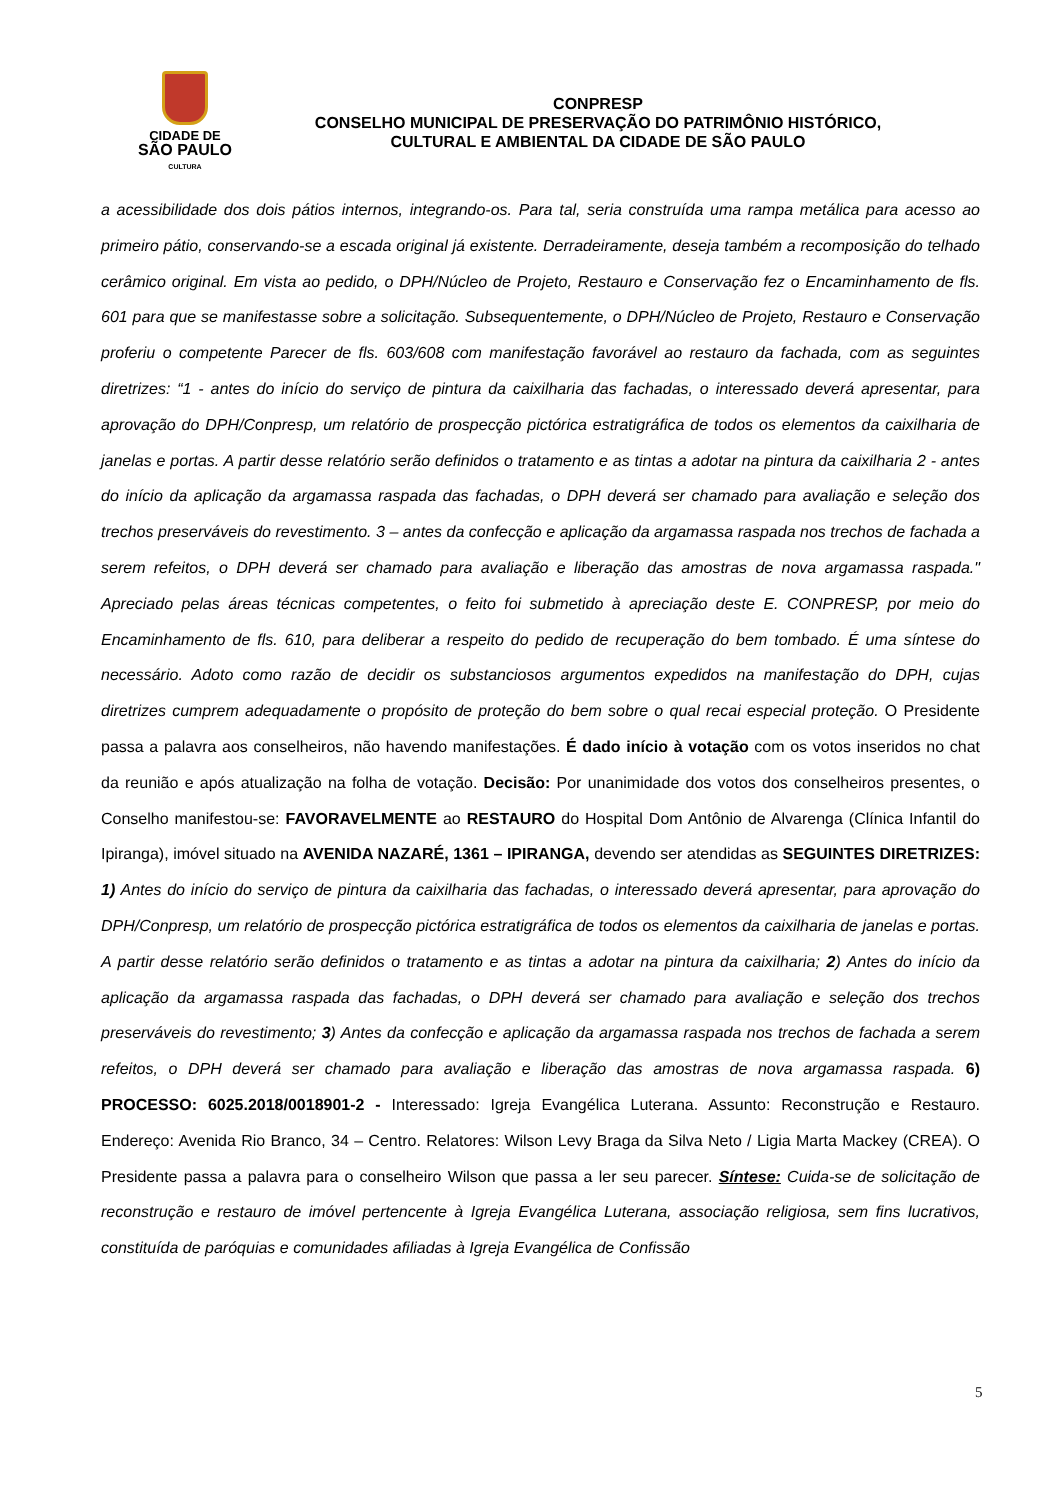CIDADE DE
SÃO PAULO
CULTURA
CONPRESP
CONSELHO MUNICIPAL DE PRESERVAÇÃO DO PATRIMÔNIO HISTÓRICO,
CULTURAL E AMBIENTAL DA CIDADE DE SÃO PAULO
a acessibilidade dos dois pátios internos, integrando-os. Para tal, seria construída uma rampa metálica para acesso ao primeiro pátio, conservando-se a escada original já existente. Derradeiramente, deseja também a recomposição do telhado cerâmico original. Em vista ao pedido, o DPH/Núcleo de Projeto, Restauro e Conservação fez o Encaminhamento de fls. 601 para que se manifestasse sobre a solicitação. Subsequentemente, o DPH/Núcleo de Projeto, Restauro e Conservação proferiu o competente Parecer de fls. 603/608 com manifestação favorável ao restauro da fachada, com as seguintes diretrizes: “1 - antes do início do serviço de pintura da caixilharia das fachadas, o interessado deverá apresentar, para aprovação do DPH/Conpresp, um relatório de prospecção pictórica estratigráfica de todos os elementos da caixilharia de janelas e portas. A partir desse relatório serão definidos o tratamento e as tintas a adotar na pintura da caixilharia 2 - antes do início da aplicação da argamassa raspada das fachadas, o DPH deverá ser chamado para avaliação e seleção dos trechos preserváveis do revestimento. 3 – antes da confecção e aplicação da argamassa raspada nos trechos de fachada a serem refeitos, o DPH deverá ser chamado para avaliação e liberação das amostras de nova argamassa raspada." Apreciado pelas áreas técnicas competentes, o feito foi submetido à apreciação deste E. CONPRESP, por meio do Encaminhamento de fls. 610, para deliberar a respeito do pedido de recuperação do bem tombado. É uma síntese do necessário. Adoto como razão de decidir os substanciosos argumentos expedidos na manifestação do DPH, cujas diretrizes cumprem adequadamente o propósito de proteção do bem sobre o qual recai especial proteção. O Presidente passa a palavra aos conselheiros, não havendo manifestações. É dado início à votação com os votos inseridos no chat da reunião e após atualização na folha de votação. Decisão: Por unanimidade dos votos dos conselheiros presentes, o Conselho manifestou-se: FAVORAVELMENTE ao RESTAURO do Hospital Dom Antônio de Alvarenga (Clínica Infantil do Ipiranga), imóvel situado na AVENIDA NAZARÉ, 1361 – IPIRANGA, devendo ser atendidas as SEGUINTES DIRETRIZES: 1) Antes do início do serviço de pintura da caixilharia das fachadas, o interessado deverá apresentar, para aprovação do DPH/Conpresp, um relatório de prospecção pictórica estratigráfica de todos os elementos da caixilharia de janelas e portas. A partir desse relatório serão definidos o tratamento e as tintas a adotar na pintura da caixilharia; 2) Antes do início da aplicação da argamassa raspada das fachadas, o DPH deverá ser chamado para avaliação e seleção dos trechos preserváveis do revestimento; 3) Antes da confecção e aplicação da argamassa raspada nos trechos de fachada a serem refeitos, o DPH deverá ser chamado para avaliação e liberação das amostras de nova argamassa raspada. 6) PROCESSO: 6025.2018/0018901-2 - Interessado: Igreja Evangélica Luterana. Assunto: Reconstrução e Restauro. Endereço: Avenida Rio Branco, 34 – Centro. Relatores: Wilson Levy Braga da Silva Neto / Ligia Marta Mackey (CREA). O Presidente passa a palavra para o conselheiro Wilson que passa a ler seu parecer. Síntese: Cuida-se de solicitação de reconstrução e restauro de imóvel pertencente à Igreja Evangélica Luterana, associação religiosa, sem fins lucrativos, constituída de paróquias e comunidades afiliadas à Igreja Evangélica de Confissão
5